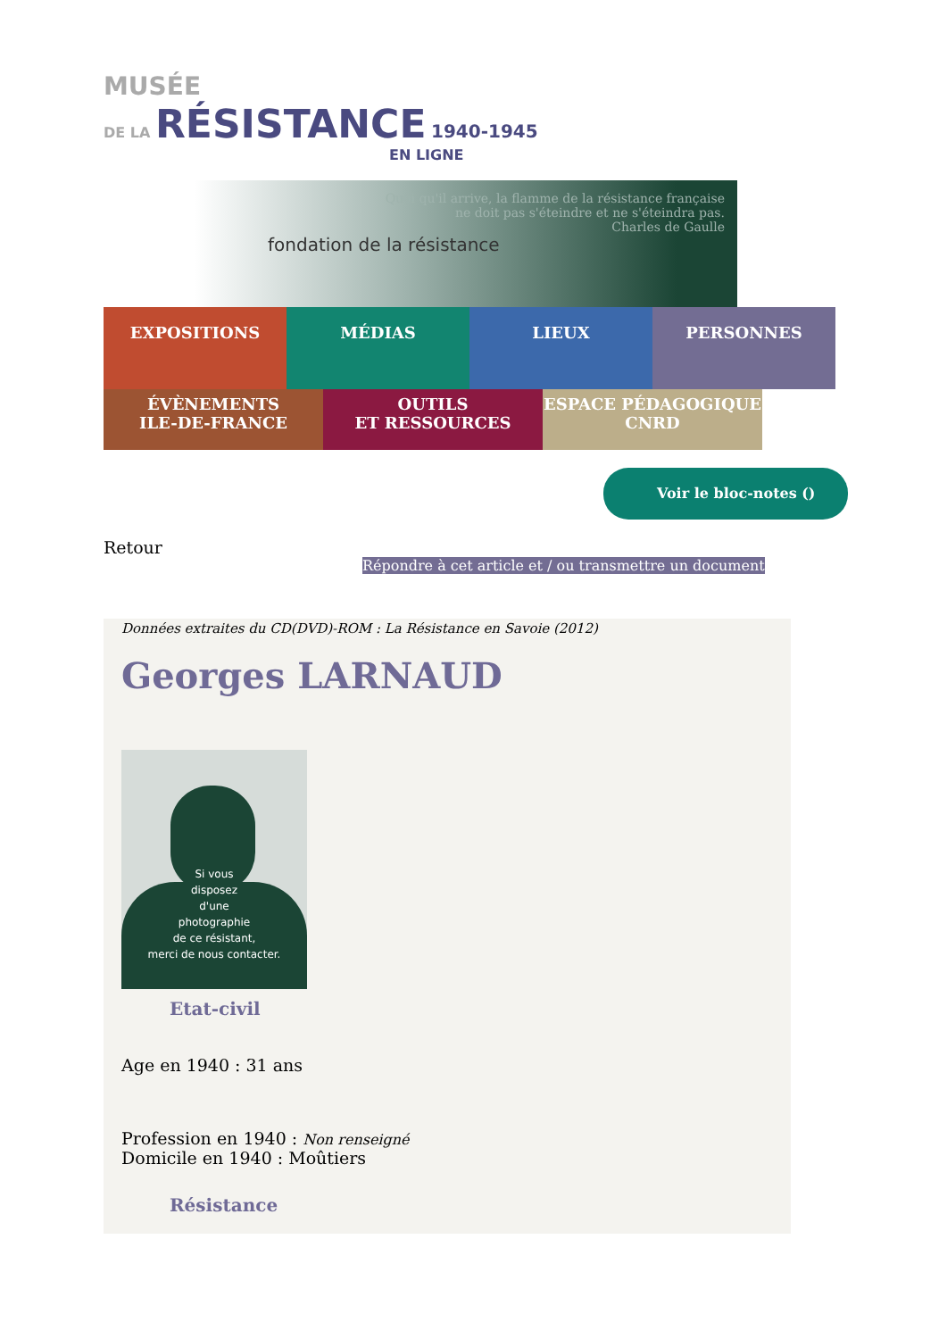MUSÉE
DE LA RÉSISTANCE 1940-1945
EN LIGNE
fondation de la résistance
Quoi qu'il arrive, la flamme de la résistance française
ne doit pas s'éteindre et ne s'éteindra pas.
Charles de Gaulle
EXPOSITIONS MÉDIAS LIEUX PERSONNES
ÉVÈNEMENTS
ILE-DE-FRANCE
OUTILS
ET RESSOURCES
ESPACE PÉDAGOGIQUE
CNRD
Voir le bloc-notes ()
Retour
Répondre à cet article et / ou transmettre un document
Données extraites du CD(DVD)-ROM : La Résistance en Savoie (2012)
Georges LARNAUD
Si vous
disposez
d'une
photographie
de ce résistant,
merci de nous contacter.
Etat-civil
Age en 1940 : 31 ans
Profession en 1940 : Non renseigné
Domicile en 1940 : Moûtiers
Résistance